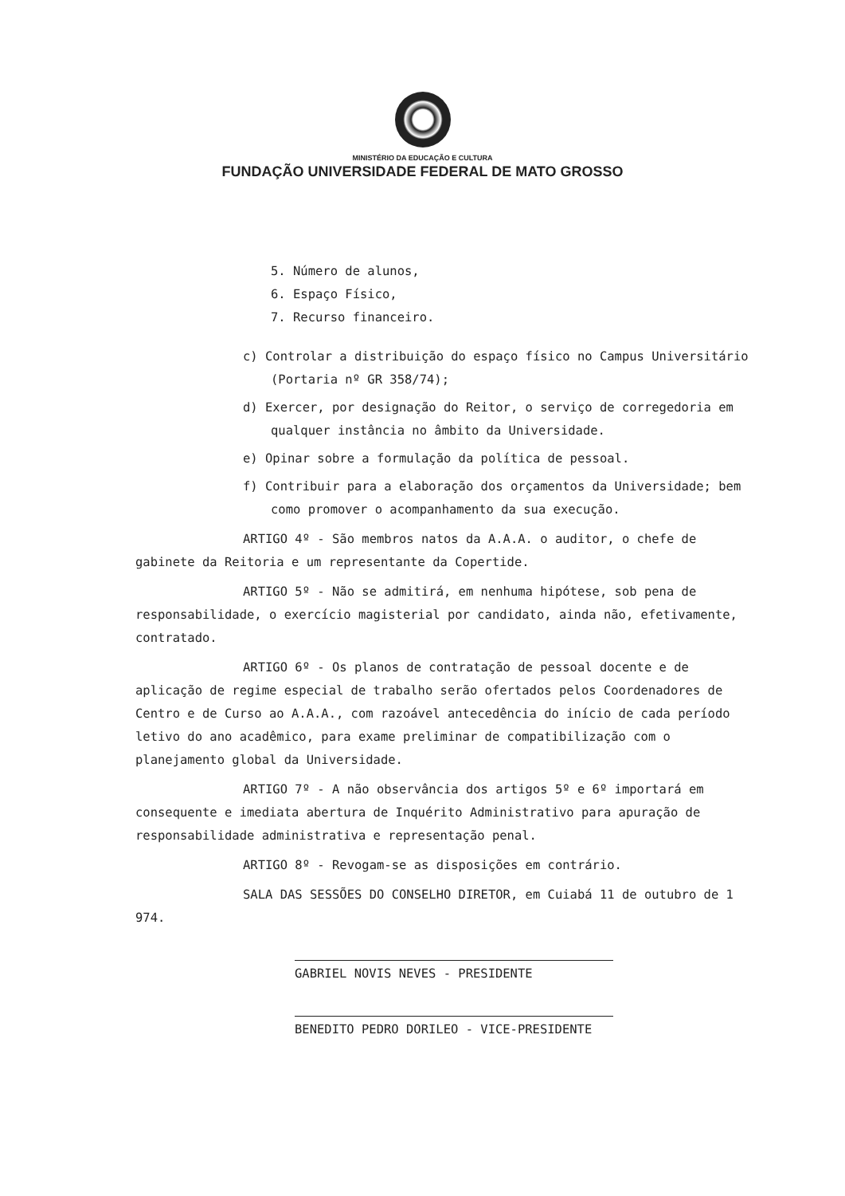MINISTÉRIO DA EDUCAÇÃO E CULTURA
FUNDAÇÃO UNIVERSIDADE FEDERAL DE MATO GROSSO
5. Número de alunos,
6. Espaço Físico,
7. Recurso financeiro.
c) Controlar a distribuição do espaço físico no Campus Universitário (Portaria nº GR 358/74);
d) Exercer, por designação do Reitor, o serviço de corregedoria em qualquer instância no âmbito da Universidade.
e) Opinar sobre a formulação da política de pessoal.
f) Contribuir para a elaboração dos orçamentos da Universidade; bem como promover o acompanhamento da sua execução.
ARTIGO 4º - São membros natos da A.A.A. o auditor, o chefe de gabinete da Reitoria e um representante da Copertide.
ARTIGO 5º - Não se admitirá, em nenhuma hipótese, sob pena de responsabilidade, o exercício magisterial por candidato, ainda não, efetivamente, contratado.
ARTIGO 6º - Os planos de contratação de pessoal docente e de aplicação de regime especial de trabalho serão ofertados pelos Coordenadores de Centro e de Curso ao A.A.A., com razoável antecedência do início de cada período letivo do ano acadêmico, para exame preliminar de compatibilização com o planejamento global da Universidade.
ARTIGO 7º - A não observância dos artigos 5º e 6º importará em consequente e imediata abertura de Inquérito Administrativo para apuração de responsabilidade administrativa e representação penal.
ARTIGO 8º - Revogam-se as disposições em contrário.
SALA DAS SESSÕES DO CONSELHO DIRETOR, em Cuiabá 11 de outubro de 1 974.
GABRIEL NOVIS NEVES - PRESIDENTE
BENEDITO PEDRO DORILEO - VICE-PRESIDENTE